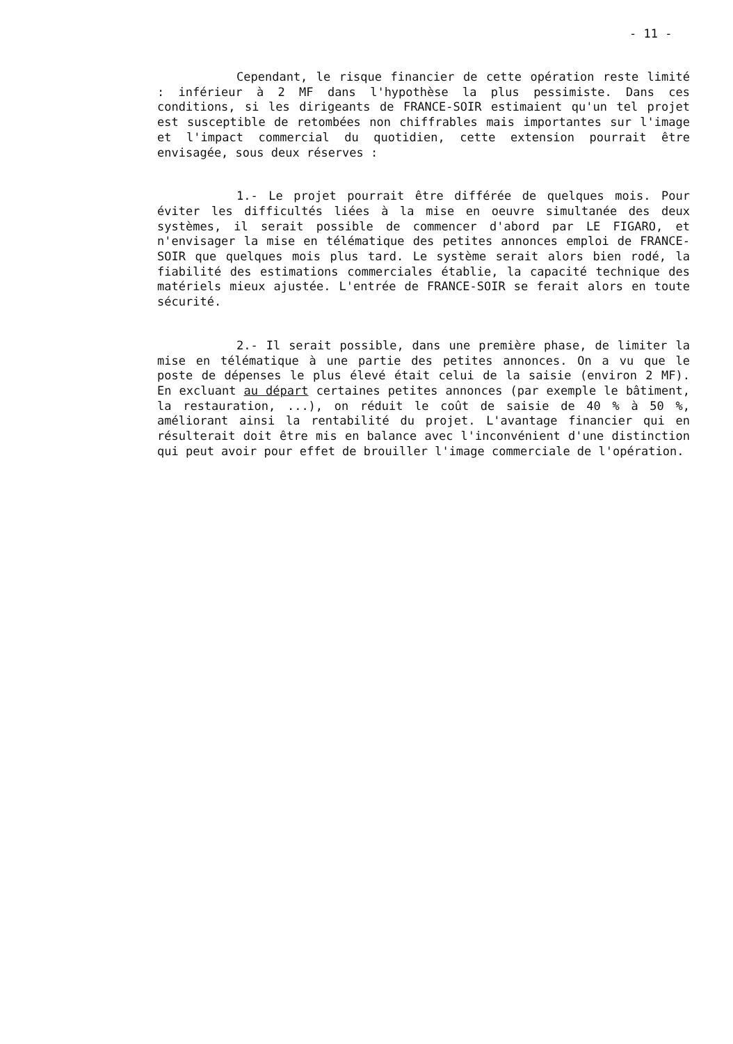- 11 -
Cependant, le risque financier de cette opération reste limité : inférieur à 2 MF dans l'hypothèse la plus pessimiste. Dans ces conditions, si les dirigeants de FRANCE-SOIR estimaient qu'un tel projet est susceptible de retombées non chiffrables mais importantes sur l'image et l'impact commercial du quotidien, cette extension pourrait être envisagée, sous deux réserves :
1.- Le projet pourrait être différée de quelques mois. Pour éviter les difficultés liées à la mise en oeuvre simultanée des deux systèmes, il serait possible de commencer d'abord par LE FIGARO, et n'envisager la mise en télématique des petites annonces emploi de FRANCE-SOIR que quelques mois plus tard. Le système serait alors bien rodé, la fiabilité des estimations commerciales établie, la capacité technique des matériels mieux ajustée. L'entrée de FRANCE-SOIR se ferait alors en toute sécurité.
2.- Il serait possible, dans une première phase, de limiter la mise en télématique à une partie des petites annonces. On a vu que le poste de dépenses le plus élevé était celui de la saisie (environ 2 MF). En excluant au départ certaines petites annonces (par exemple le bâtiment, la restauration, ...), on réduit le coût de saisie de 40 % à 50 %, améliorant ainsi la rentabilité du projet. L'avantage financier qui en résulterait doit être mis en balance avec l'inconvénient d'une distinction qui peut avoir pour effet de brouiller l'image commerciale de l'opération.